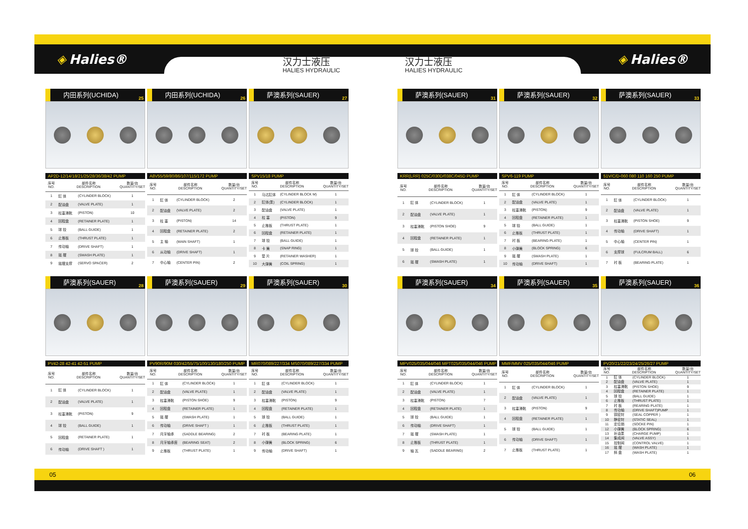◈ Halies®
汉力士液压
HALIES HYDRAULIC
汉力士液压
HALIES HYDRAULIC
◈ Halies®
内田系列(UCHIDA)
25
AP2D-12/14/18/21/25/28/36/38/42 PUMP
| 序号 NO. | 部件名称 DESCRIPTION | | 数量/台 QUANTITY/SET |
| --- | --- | --- | --- |
| 1 | 缸 体 | (CYLINDER BLOCK) | 1 |
| 2 | 配油盘 | (VALVE PLATE) | 1 |
| 3 | 柱塞滑靴 | (PISTON) | 10 |
| 4 | 回程盘 | (RETAINER PLATE) | 1 |
| 5 | 球 铰 | (BALL GUIDE) | 1 |
| 6 | 止推板 | (THRUST PLATE) | 1 |
| 7 | 传动轴 | (DRIVE SHAFT) | 1 |
| 8 | 摇 摆 | (SWASH PLATE) | 1 |
| 9 | 摇摆支撑 | (SERVO SPACER) | 2 |
内田系列(UCHIDA)
26
A8V55/59/80/86/107/115/172 PUMP
| 序号 NO. | 部件名称 DESCRIPTION | | 数量/台 QUANTITY/SET |
| --- | --- | --- | --- |
| 1 | 缸 体 | (CYLINDER BLOCK) | 2 |
| 2 | 配油盘 | (VALVE PLATE) | 2 |
| 3 | 柱 塞 | (PISTON) | 14 |
| 4 | 回程盘 | (RETAINER PLATE) | 2 |
| 5 | 主 轴 | (MAIN SHAFT) | 1 |
| 6 | 从动轴 | (DRIVE SHAFT) | 1 |
| 7 | 中心轴 | (CENTER PIN) | 2 |
萨澳系列(SAUER)
27
SPV15/18 PUMP
| 序号 NO. | 部件名称 DESCRIPTION | | 数量/台 QUANTITY/SET |
| --- | --- | --- | --- |
| 1 | 马达缸体 | (CYLINDER BLOCK M) | 1 |
| 2 | 缸体(泵) | (CYLINDER BLOCK) | 1 |
| 3 | 配油盘 | (VALVE PLATE) | 1 |
| 4 | 柱 塞 | (PISTON) | 9 |
| 5 | 止推板 | (THRUST PLATE) | 1 |
| 6 | 回程盘 | (RETAINER PLATE) | 1 |
| 7 | 球 铰 | (BALL GUIDE) | 1 |
| 8 | 卡 簧 | (SNAP RING) | 1 |
| 9 | 垫 片 | (RETAINER WASHER) | 1 |
| 10 | 大弹簧 | (COIL SPRING) | 1 |
萨澳系列(SAUER)
28
PV42-28 42-41 42-51 PUMP
| 序号 NO. | 部件名称 DESCRIPTION | | 数量/台 QUANTITY/SET |
| --- | --- | --- | --- |
| 1 | 缸 体 | (CYLINDER BLOCK) | 1 |
| 2 | 配油盘 | (VALVE PLATE) | 1 |
| 3 | 柱塞滑靴 | (PISTON) | 9 |
| 4 | 球 铰 | (BALL GUIDE) | 1 |
| 5 | 回程盘 | (RETAINER PLATE) | 1 |
| 6 | 传动轴 | (DRIVE SHAFT ) | 1 |
萨澳系列(SAUER)
29
PV90R/90M 030/42/55/75/100/130/180/250 PUMP
| 序号 NO. | 部件名称 DESCRIPTION | | 数量/台 QUANTITY/SET |
| --- | --- | --- | --- |
| 1 | 缸 体 | (CYLINDER BLOCK) | 1 |
| 2 | 配油盘 | (VALVE PLATE) | 1 |
| 3 | 柱塞滑靴 | (PISTON SHOE) | 9 |
| 4 | 回程盘 | (RETAINER PLATE) | 1 |
| 5 | 摇 摆 | (SWASH PLATE) | 1 |
| 6 | 传动轴 | (DRIVE SHAFT ) | 1 |
| 7 | 月牙轴承 | (SADDLE BEARING) | 2 |
| 8 | 月牙轴承座 | (BEARING SEAT) | 2 |
| 9 | 止推板 | (THRUST PLATE) | 1 |
萨澳系列(SAUER)
30
MR070/089/227/334 MS070/089/227/334 PUMP
| 序号 NO. | 部件名称 DESCRIPTION | | 数量/台 QUANTITY/SET |
| --- | --- | --- | --- |
| 1 | 缸 体 | (CYLINDER BLOCK) | 1 |
| 2 | 配油盘 | (VALVE PLATE) | 1 |
| 3 | 柱塞滑靴 | (PISTON) | 9 |
| 4 | 回程盘 | (RETAINER PLATE) | 1 |
| 5 | 球 铰 | (BALL GUIDE) | 1 |
| 6 | 止推板 | (THRUST PLATE) | 1 |
| 7 | 衬 板 | (BEARING PLATE) | 1 |
| 8 | 小弹簧 | (BLOCK SPRING) | 6 |
| 9 | 传动轴 | (DRIVE SHAFT) | 1 |
萨澳系列(SAUER)
31
KRR(LRR) 025C/030D/038C/045D PUMP
| 序号 NO. | 部件名称 DESCRIPTION | | 数量/台 QUANTITY/SET |
| --- | --- | --- | --- |
| 1 | 缸 体 | (CYLINDER BLOCK) | 1 |
| 2 | 配油盘 | (VALVE PLATE) | 1 |
| 3 | 柱塞滑靴 | (PISTON SHOE) | 9 |
| 4 | 回程盘 | (RETAINER PLATE) | 1 |
| 5 | 球 铰 | (BALL GUIDE) | 1 |
| 6 | 摇 摆 | (SWASH PLATE) | 1 |
萨澳系列(SAUER)
32
SPV6-119 PUMP
| 序号 NO. | 部件名称 DESCRIPTION | | 数量/台 QUANTITY/SET |
| --- | --- | --- | --- |
| 1 | 缸 体 | (CYLINDER BLOCK) | 1 |
| 2 | 配油盘 | (VALVE PLATE) | 1 |
| 3 | 柱塞滑靴 | (PISTON) | 9 |
| 4 | 回程盘 | (RETAINER PLATE) | 1 |
| 5 | 球 铰 | (BALL GUIDE) | 1 |
| 6 | 止推板 | (THRUST PLATE) | 1 |
| 7 | 衬 板 | (BEARING PLATE) | 1 |
| 8 | 小弹簧 | (BLOCK SPRING) | 6 |
| 9 | 摇 摆 | (SWASH PLATE) | 1 |
| 10 | 传动轴 | (DRIVE SHAFT) | 1 |
萨澳系列(SAUER)
33
51V/C/D-060 080 110 160 250 PUMP
| 序号 NO. | 部件名称 DESCRIPTION | | 数量/台 QUANTITY/SET |
| --- | --- | --- | --- |
| 1 | 缸 体 | (CYLINDER BLOCK) | 1 |
| 2 | 配油盘 | (VALVE PLATE) | 1 |
| 3 | 柱塞滑靴 | (PISTON SHOE) | 9 |
| 4 | 传动轴 | (DRIVE SHAFT) | 1 |
| 5 | 中心轴 | (CENTER PIN) | 1 |
| 6 | 支撑球 | (FULCRUM BALL) | 6 |
| 7 | 衬 板 | (BEARING PLATE) | 1 |
萨澳系列(SAUER)
34
MPV025/035/044/046 MPT025/035/044/046 PUMP
| 序号 NO. | 部件名称 DESCRIPTION | | 数量/台 QUANTITY/SET |
| --- | --- | --- | --- |
| 1 | 缸 体 | (CYLINDER BLOCK) | 1 |
| 2 | 配油盘 | (VALVE PLATE) | 1 |
| 3 | 柱塞滑靴 | (PISTON) | 7 |
| 4 | 回程盘 | (RETAINER PLATE) | 1 |
| 5 | 球 铰 | (BALL GUIDE) | 1 |
| 6 | 传动轴 | (DRIVE SHAFT) | 1 |
| 7 | 摇 摆 | (SWASH PLATE) | 1 |
| 8 | 止推板 | (THRUST PLATE) | 1 |
| 9 | 轴 瓦 | (SADDLE BEARING) | 2 |
萨澳系列(SAUER)
35
MMF/MMV 025/035/044/046 PUMP
| 序号 NO. | 部件名称 DESCRIPTION | | 数量/台 QUANTITY/SET |
| --- | --- | --- | --- |
| 1 | 缸 体 | (CYLINDER BLOCK) | 1 |
| 2 | 配油盘 | (VALVE PLATE) | 1 |
| 3 | 柱塞滑靴 | (PISTON) | 9 |
| 4 | 回程盘 | (RETAINER PLATE) | 1 |
| 5 | 球 铰 | (BALL GUIDE) | 1 |
| 6 | 传动轴 | (DRIVE SHAFT) | 1 |
| 7 | 止推板 | (THRUST PLATE) | 1 |
萨澳系列(SAUER)
36
PV20/21/22/23/24/25/26/27 PUMP
| 序号 NO. | 部件名称 DESCRIPTION | | 数量/台 QUANTITY/SET |
| --- | --- | --- | --- |
| 1 | 缸 体 | (CYLINDER BLOCK) | 1 |
| 2 | 配油盘 | (VALVE PLATE) | 1 |
| 3 | 柱塞滑靴 | (PISTON SHOE) | 9 |
| 4 | 回程盘 | (RETAINER PLATE) | 1 |
| 5 | 球 铰 | (BALL GUIDE) | 1 |
| 6 | 止推板 | (THRUST PLATE) | 1 |
| 7 | 衬 板 | (REARING PLATE) | 1 |
| 8 | 传动轴 | (DRIVE SHAFT)PUMP | 1 |
| 9 | 铜密封 | (SEAL COPPER ) | 1 |
| 10 | 静密封 | (STATIC SEAL) | 1 |
| 11 | 定位销 | (SOCKE PIN) | 1 |
| 12 | 小弹簧 | (BLOCK SPRING) | 6 |
| 13 | 补油泵 | (CHARGE PUMP) | 1 |
| 14 | 集成阀 | (VALVE ASSY) | 1 |
| 15 | 控制阀 | (CONTROL VALVE) | 1 |
| 16 | 摇 摆 | (WASH PLATE) | 1 |
| 17 | 斜 盘 | (WASH PLATE) | 1 |
05 06